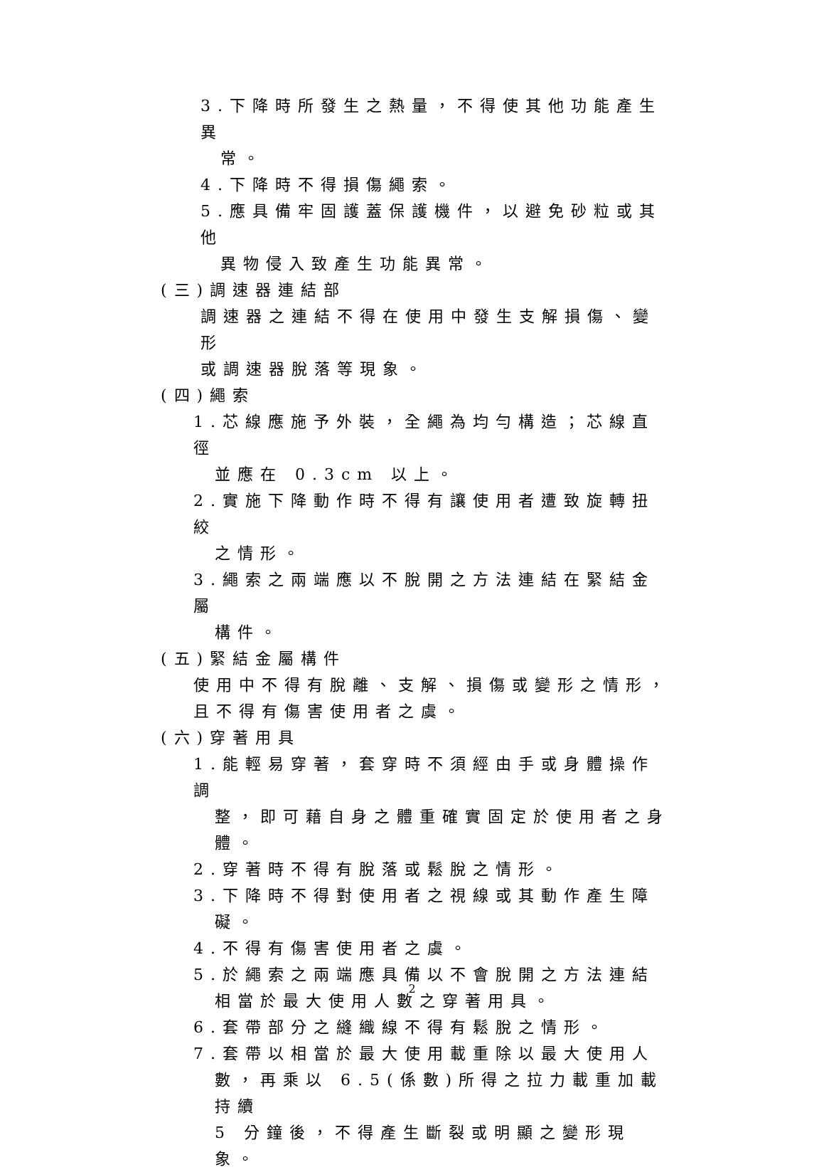3.下降時所發生之熱量，不得使其他功能產生異
常。
4.下降時不得損傷繩索。
5.應具備牢固護蓋保護機件，以避免砂粒或其他
異物侵入致產生功能異常。
(三)調速器連結部
調速器之連結不得在使用中發生支解損傷、變形
或調速器脫落等現象。
(四)繩索
1.芯線應施予外裝，全繩為均勻構造；芯線直徑
並應在 0.3cm 以上。
2.實施下降動作時不得有讓使用者遭致旋轉扭絞
之情形。
3.繩索之兩端應以不脫開之方法連結在緊結金屬
構件。
(五)緊結金屬構件
使用中不得有脫離、支解、損傷或變形之情形，
且不得有傷害使用者之虞。
(六)穿著用具
1.能輕易穿著，套穿時不須經由手或身體操作調
整，即可藉自身之體重確實固定於使用者之身
體。
2.穿著時不得有脫落或鬆脫之情形。
3.下降時不得對使用者之視線或其動作產生障
礙。
4.不得有傷害使用者之虞。
5.於繩索之兩端應具備以不會脫開之方法連結
相當於最大使用人數之穿著用具。
6.套帶部分之縫織線不得有鬆脫之情形。
7.套帶以相當於最大使用載重除以最大使用人
數，再乘以 6.5(係數)所得之拉力載重加載持續
5 分鐘後，不得產生斷裂或明顯之變形現象。
2